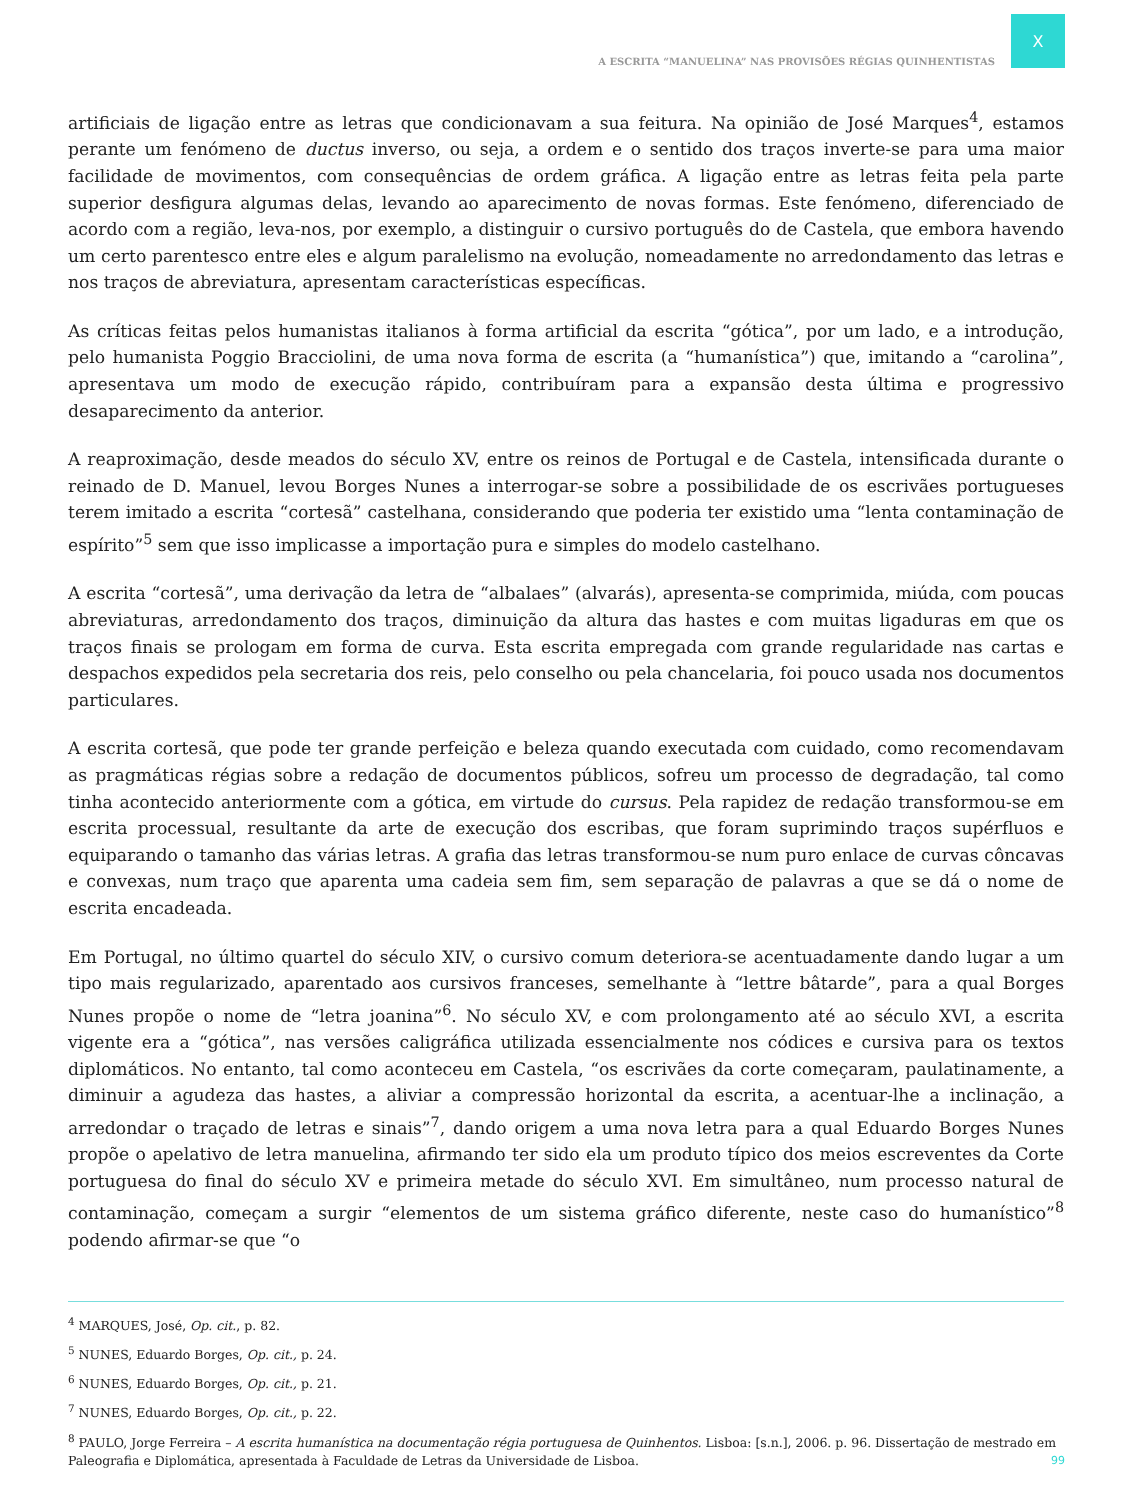X
A ESCRITA “MANUELINA” NAS PROVISÕES RÉGIAS QUINHENTISTAS
artificiais de ligação entre as letras que condicionavam a sua feitura. Na opinião de José Marques<sup>4</sup>, estamos perante um fenómeno de ductus inverso, ou seja, a ordem e o sentido dos traços inverte-se para uma maior facilidade de movimentos, com consequências de ordem gráfica. A ligação entre as letras feita pela parte superior desfigura algumas delas, levando ao aparecimento de novas formas. Este fenómeno, diferenciado de acordo com a região, leva-nos, por exemplo, a distinguir o cursivo português do de Castela, que embora havendo um certo parentesco entre eles e algum paralelismo na evolução, nomeadamente no arredondamento das letras e nos traços de abreviatura, apresentam características específicas.
As críticas feitas pelos humanistas italianos à forma artificial da escrita “gótica”, por um lado, e a introdução, pelo humanista Poggio Bracciolini, de uma nova forma de escrita (a “humanística”) que, imitando a “carolina”, apresentava um modo de execução rápido, contribuíram para a expansão desta última e progressivo desaparecimento da anterior.
A reaproximação, desde meados do século XV, entre os reinos de Portugal e de Castela, intensificada durante o reinado de D. Manuel, levou Borges Nunes a interrogar-se sobre a possibilidade de os escrivães portugueses terem imitado a escrita “cortesã” castelhana, considerando que poderia ter existido uma “lenta contaminação de espírito”<sup>5</sup> sem que isso implicasse a importação pura e simples do modelo castelhano.
A escrita “cortesã”, uma derivação da letra de “albalaes” (alvarás), apresenta-se comprimida, miúda, com poucas abreviaturas, arredondamento dos traços, diminuição da altura das hastes e com muitas ligaduras em que os traços finais se prologam em forma de curva. Esta escrita empregada com grande regularidade nas cartas e despachos expedidos pela secretaria dos reis, pelo conselho ou pela chancelaria, foi pouco usada nos documentos particulares.
A escrita cortesã, que pode ter grande perfeição e beleza quando executada com cuidado, como recomendavam as pragmáticas régias sobre a redação de documentos públicos, sofreu um processo de degradação, tal como tinha acontecido anteriormente com a gótica, em virtude do cursus. Pela rapidez de redação transformou-se em escrita processual, resultante da arte de execução dos escribas, que foram suprimindo traços supérfluos e equiparando o tamanho das várias letras. A grafia das letras transformou-se num puro enlace de curvas côncavas e convexas, num traço que aparenta uma cadeia sem fim, sem separação de palavras a que se dá o nome de escrita encadeada.
Em Portugal, no último quartel do século XIV, o cursivo comum deteriora-se acentuadamente dando lugar a um tipo mais regularizado, aparentado aos cursivos franceses, semelhante à “lettre bâtarde”, para a qual Borges Nunes propõe o nome de “letra joanina”<sup>6</sup>. No século XV, e com prolongamento até ao século XVI, a escrita vigente era a “gótica”, nas versões caligráfica utilizada essencialmente nos códices e cursiva para os textos diplomáticos. No entanto, tal como aconteceu em Castela, “os escrivães da corte começaram, paulatinamente, a diminuir a agudeza das hastes, a aliviar a compressão horizontal da escrita, a acentuar-lhe a inclinação, a arredondar o traçado de letras e sinais”<sup>7</sup>, dando origem a uma nova letra para a qual Eduardo Borges Nunes propõe o apelativo de letra manuelina, afirmando ter sido ela um produto típico dos meios escreventes da Corte portuguesa do final do século XV e primeira metade do século XVI. Em simultâneo, num processo natural de contaminação, começam a surgir “elementos de um sistema gráfico diferente, neste caso do humanístico”<sup>8</sup> podendo afirmar-se que “o
<sup>4</sup> MARQUES, José, Op. cit., p. 82.
<sup>5</sup> NUNES, Eduardo Borges, Op. cit., p. 24.
<sup>6</sup> NUNES, Eduardo Borges, Op. cit., p. 21.
<sup>7</sup> NUNES, Eduardo Borges, Op. cit., p. 22.
<sup>8</sup> PAULO, Jorge Ferreira – A escrita humanística na documentação régia portuguesa de Quinhentos. Lisboa: [s.n.], 2006. p. 96. Dissertação de mestrado em Paleografia e Diplomática, apresentada à Faculdade de Letras da Universidade de Lisboa.
99